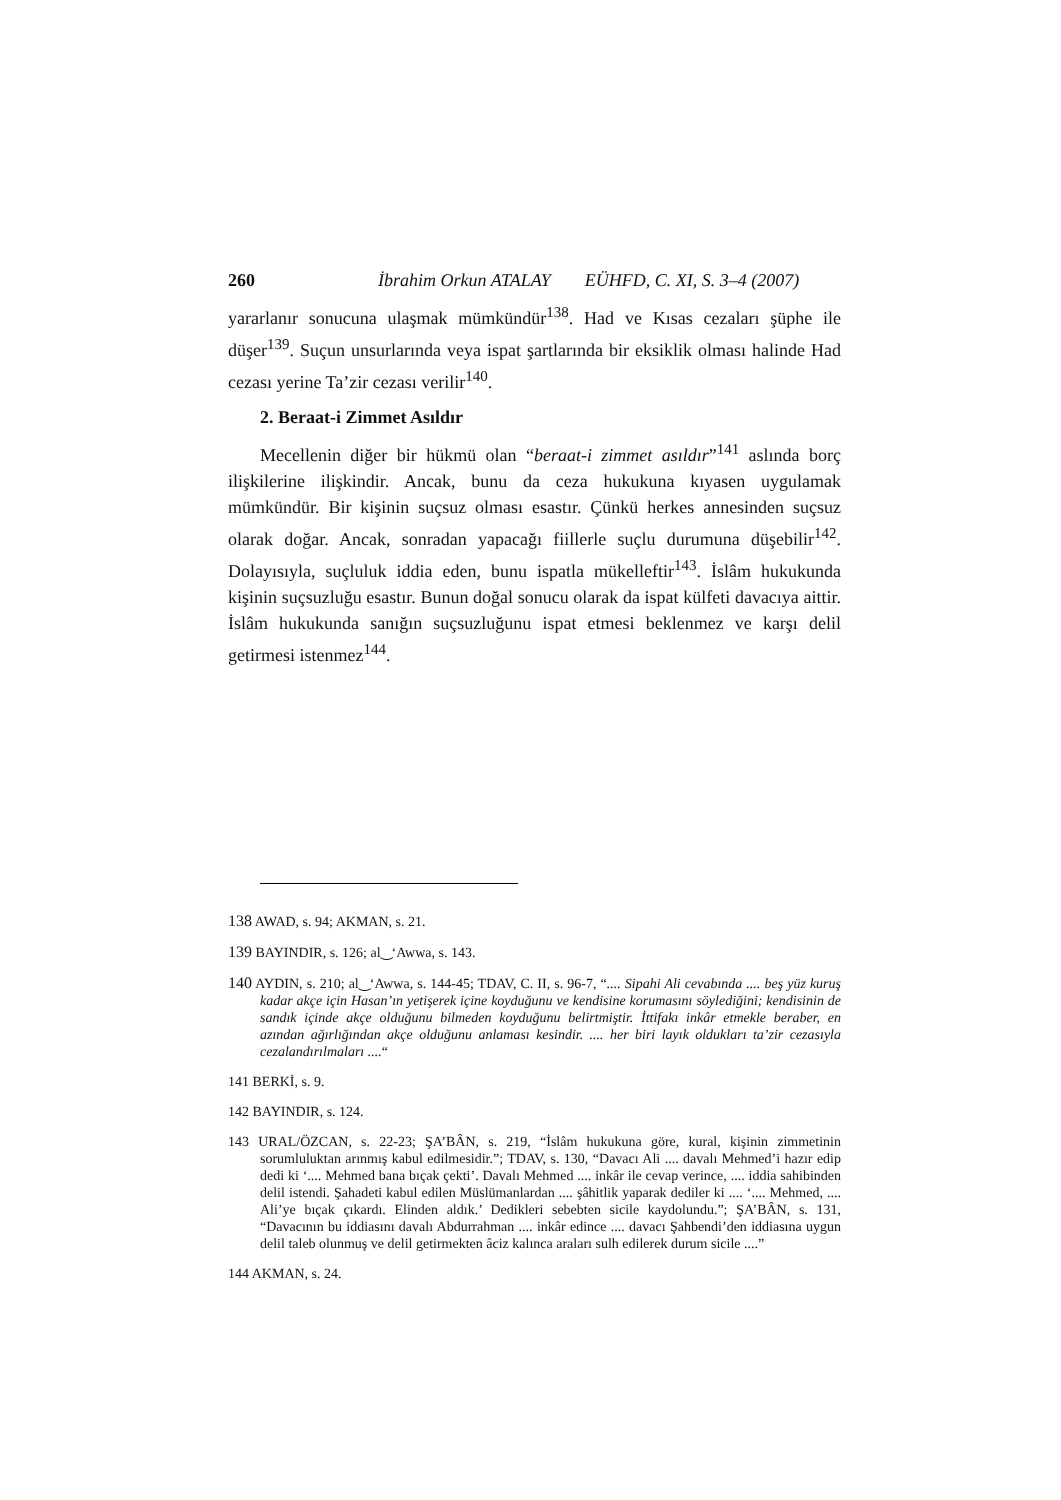260 İbrahim Orkun ATALAY EÜHFD, C. XI, S. 3–4 (2007)
yararlanır sonucuna ulaşmak mümkündür<sup>138</sup>. Had ve Kısas cezaları şüphe ile düşer<sup>139</sup>. Suçun unsurlarında veya ispat şartlarında bir eksiklik olması halinde Had cezası yerine Ta’zir cezası verilir<sup>140</sup>.
2. Beraat-i Zimmet Asıldır
Mecellenin diğer bir hükmü olan “beraat-i zimmet asıldır”<sup>141</sup> aslında borç ilişkilerine ilişkindir. Ancak, bunu da ceza hukukuna kıyasen uygulamak mümkündür. Bir kişinin suçsuz olması esastır. Çünkü herkes annesinden suçsuz olarak doğar. Ancak, sonradan yapacağı fiillerle suçlu durumuna düşebilir<sup>142</sup>. Dolayısıyla, suçluluk iddia eden, bunu ispatla mükelleftir<sup>143</sup>. İslâm hukukunda kişinin suçsuzluğu esastır. Bunun doğal sonucu olarak da ispat külfeti davacıya aittir. İslâm hukukunda sanığın suçsuzluğunu ispat etmesi beklenmez ve karşı delil getirmesi istenmez<sup>144</sup>.
138 AWAD, s. 94; AKMAN, s. 21.
139 BAYINDIR, s. 126; al‿‘Awwa, s. 143.
140 AYDIN, s. 210; al‿‘Awwa, s. 144-45; TDAV, C. II, s. 96-7, “.... Sipahi Ali cevabında .... beş yüz kuruş kadar akçe için Hasan’ın yetişerek içine koyduğunu ve kendisine korumasını söylediğini; kendisinin de sandık içinde akçe olduğunu bilmeden koyduğunu belirtmiştir. İttifakı inkâr etmekle beraber, en azından ağırlığından akçe olduğunu anlaması kesindir. .... her biri layık oldukları ta’zir cezasıyla cezalandırılmaları ....“
141 BERKİ, s. 9.
142 BAYINDIR, s. 124.
143 URAL/ÖZCAN, s. 22-23; ŞA’BÂN, s. 219, “İslâm hukukuna göre, kural, kişinin zimmetinin sorumluluktan arınmış kabul edilmesidir.”; TDAV, s. 130, “Davacı Ali .... davalı Mehmed’i hazır edip dedi ki ‘.... Mehmed bana bıçak çekti’. Davalı Mehmed .... inkâr ile cevap verince, .... iddia sahibinden delil istendi. Şahadeti kabul edilen Müslümanlardan .... şâhitlik yaparak dediler ki .... ‘.... Mehmed, .... Ali’ye bıçak çıkardı. Elinden aldık.’ Dedikleri sebebten sicile kaydolundu.”; ŞA’BÂN, s. 131, “Davacının bu iddiasını davalı Abdurrahman .... inkâr edince .... davacı Şahbendi’den iddiasına uygun delil taleb olunmuş ve delil getirmekten âciz kalınca araları sulh edilerek durum sicile ....”
144 AKMAN, s. 24.